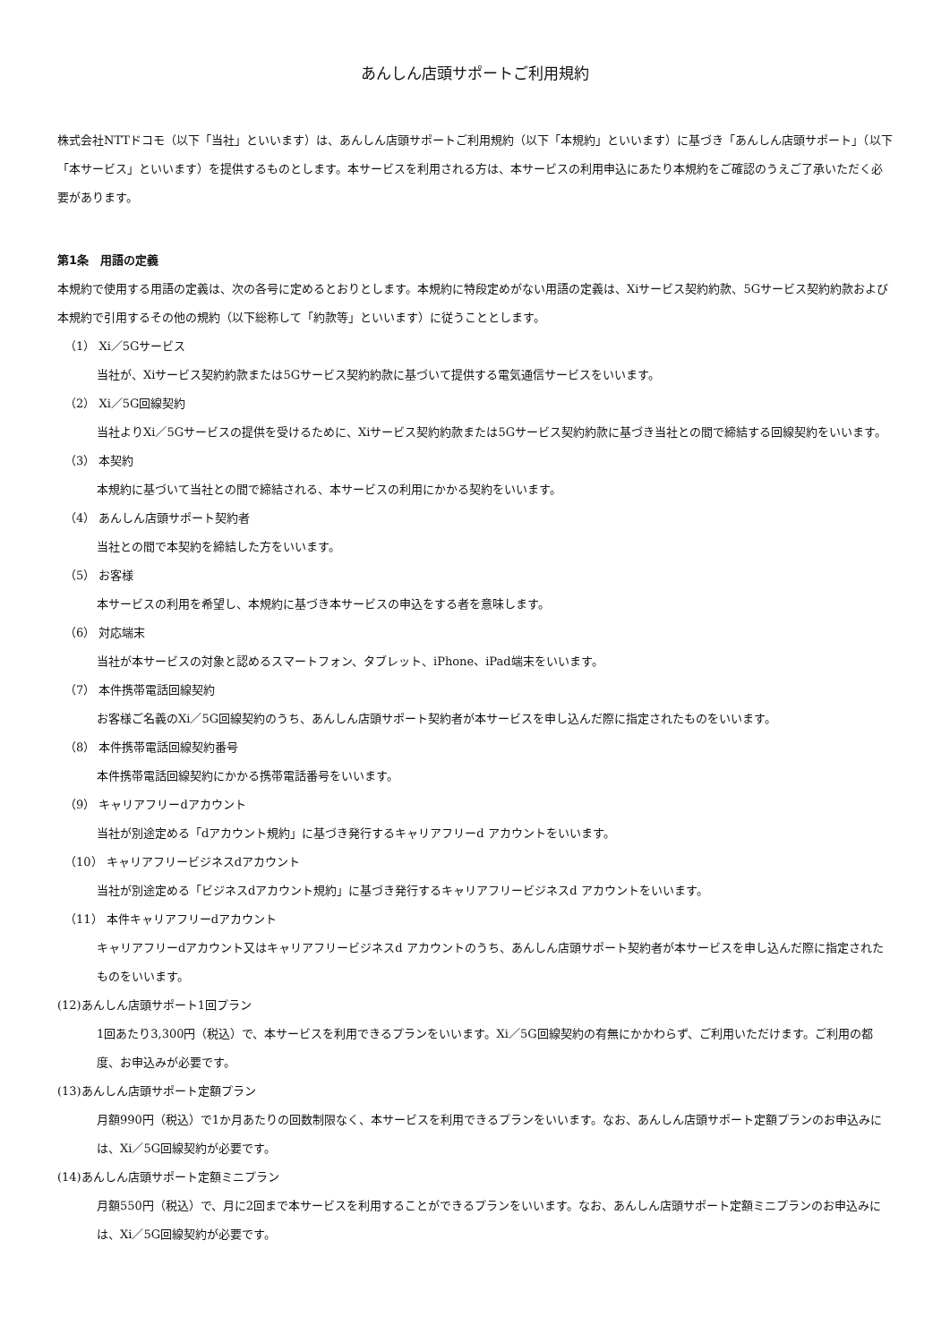あんしん店頭サポートご利用規約
株式会社NTTドコモ（以下「当社」といいます）は、あんしん店頭サポートご利用規約（以下「本規約」といいます）に基づき「あんしん店頭サポート」（以下「本サービス」といいます）を提供するものとします。本サービスを利用される方は、本サービスの利用申込にあたり本規約をご確認のうえご了承いただく必要があります。
第1条　用語の定義
本規約で使用する用語の定義は、次の各号に定めるとおりとします。本規約に特段定めがない用語の定義は、Xiサービス契約約款、5Gサービス契約約款および本規約で引用するその他の規約（以下総称して「約款等」といいます）に従うこととします。
（1） Xi／5Gサービス
当社が、Xiサービス契約約款または5Gサービス契約約款に基づいて提供する電気通信サービスをいいます。
（2） Xi／5G回線契約
当社よりXi／5Gサービスの提供を受けるために、Xiサービス契約約款または5Gサービス契約約款に基づき当社との間で締結する回線契約をいいます。
（3） 本契約
本規約に基づいて当社との間で締結される、本サービスの利用にかかる契約をいいます。
（4） あんしん店頭サポート契約者
当社との間で本契約を締結した方をいいます。
（5） お客様
本サービスの利用を希望し、本規約に基づき本サービスの申込をする者を意味します。
（6） 対応端末
当社が本サービスの対象と認めるスマートフォン、タブレット、iPhone、iPad端末をいいます。
（7） 本件携帯電話回線契約
お客様ご名義のXi／5G回線契約のうち、あんしん店頭サポート契約者が本サービスを申し込んだ際に指定されたものをいいます。
（8） 本件携帯電話回線契約番号
本件携帯電話回線契約にかかる携帯電話番号をいいます。
（9） キャリアフリーdアカウント
当社が別途定める「dアカウント規約」に基づき発行するキャリアフリーd アカウントをいいます。
（10） キャリアフリービジネスdアカウント
当社が別途定める「ビジネスdアカウント規約」に基づき発行するキャリアフリービジネスd アカウントをいいます。
（11） 本件キャリアフリーdアカウント
キャリアフリーdアカウント又はキャリアフリービジネスd アカウントのうち、あんしん店頭サポート契約者が本サービスを申し込んだ際に指定されたものをいいます。
(12)あんしん店頭サポート1回プラン
1回あたり3,300円（税込）で、本サービスを利用できるプランをいいます。Xi／5G回線契約の有無にかかわらず、ご利用いただけます。ご利用の都度、お申込みが必要です。
(13)あんしん店頭サポート定額プラン
月額990円（税込）で1か月あたりの回数制限なく、本サービスを利用できるプランをいいます。なお、あんしん店頭サポート定額プランのお申込みには、Xi／5G回線契約が必要です。
(14)あんしん店頭サポート定額ミニプラン
月額550円（税込）で、月に2回まで本サービスを利用することができるプランをいいます。なお、あんしん店頭サポート定額ミニプランのお申込みには、Xi／5G回線契約が必要です。